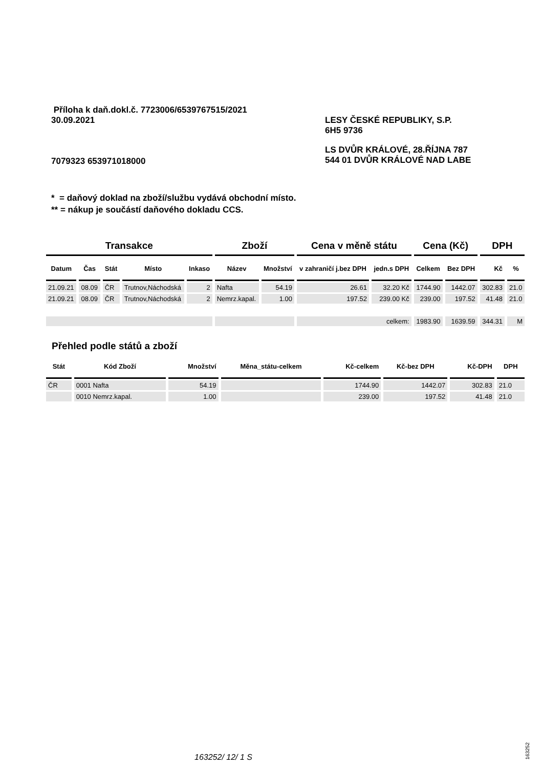Příloha k daň.dokl.č. 7723006/6539767515/2021
30.09.2021 LESY ČESKÉ REPUBLIKY, S.P.
6H5 9736
7079323 653971018000
LS DVŮR KRÁLOVÉ, 28.ŘÍJNA 787
544 01 DVŮR KRÁLOVÉ NAD LABE
* = daňový doklad na zboží/službu vydává obchodní místo.
** = nákup je součástí daňového dokladu CCS.
| Transakce | | | | | Zboží | | Cena v měně státu | | Cena (Kč) | | DPH | |
| --- | --- | --- | --- | --- | --- | --- | --- | --- | --- | --- | --- | --- |
| Datum | Čas | Stát | Místo | Inkaso | Název | Množství | v zahraničí j.bez DPH | jedn.s DPH | Celkem | Bez DPH | Kč | % |
| 21.09.21 | 08.09 | ČR | Trutnov,Náchodská | 2 | Nafta | 54.19 | 26.61 | 32.20 Kč | 1744.90 | 1442.07 | 302.83 | 21.0 |
| 21.09.21 | 08.09 | ČR | Trutnov,Náchodská | 2 | Nemrz.kapal. | 1.00 | 197.52 | 239.00 Kč | 239.00 | 197.52 | 41.48 | 21.0 |
| | | | | | | | celkem: | | 1983.90 | 1639.59 | 344.31 | M |
Přehled podle států a zboží
| Stát | Kód Zboží | Množství | Měna_státu-celkem | Kč-celkem | Kč-bez DPH | Kč-DPH | DPH |
| --- | --- | --- | --- | --- | --- | --- | --- |
| ČR | 0001 Nafta | 54.19 | | 1744.90 | 1442.07 | 302.83 | 21.0 |
| | 0010 Nemrz.kapal. | 1.00 | | 239.00 | 197.52 | 41.48 | 21.0 |
163252/ 12/ 1 S
163252